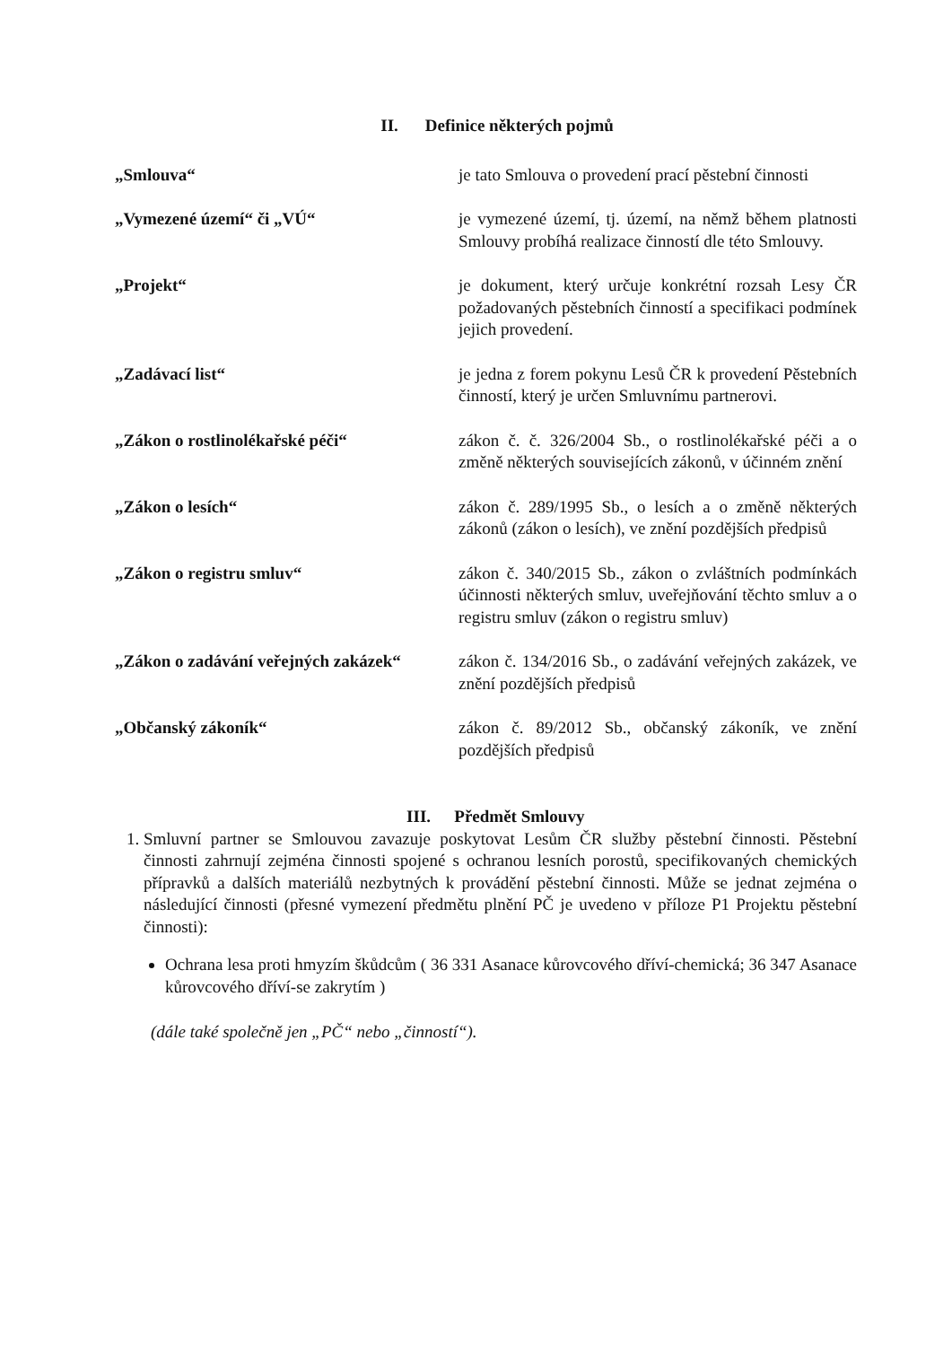II. Definice některých pojmů
„Smlouva“ je tato Smlouva o provedení prací pěstební činnosti
„Vymezené území“ či „VÚ“ je vymezené území, tj. území, na němž během platnosti Smlouvy probíhá realizace činností dle této Smlouvy.
„Projekt“ je dokument, který určuje konkrétní rozsah Lesy ČR požadovaných pěstebních činností a specifikaci podmínek jejich provedení.
„Zadávací list“ je jedna z forem pokynu Lesů ČR k provedení Pěstebních činností, který je určen Smluvnímu partnerovi.
„Zákon o rostlinolékařské péči“ zákon č. č. 326/2004 Sb., o rostlinolékařské péči a o změně některých souvisejících zákonů, v účinném znění
„Zákon o lesích“ zákon č. 289/1995 Sb., o lesích a o změně některých zákonů (zákon o lesích), ve znění pozdějších předpisů
„Zákon o registru smluv“ zákon č. 340/2015 Sb., zákon o zvláštních podmínkách účinnosti některých smluv, uveřejňování těchto smluv a o registru smluv (zákon o registru smluv)
„Zákon o zadávání veřejných zakázek“
zákon č. 134/2016 Sb., o zadávání veřejných zakázek, ve znění pozdějších předpisů
„Občanský zákoník“ zákon č. 89/2012 Sb., občanský zákoník, ve znění pozdějších předpisů
III. Předmět Smlouvy
1. Smluvní partner se Smlouvou zavazuje poskytovat Lesům ČR služby pěstební činnosti. Pěstební činnosti zahrnují zejména činnosti spojené s ochranou lesních porostů, specifikovaných chemických přípravků a dalších materiálů nezbytných k provádění pěstební činnosti. Může se jednat zejména o následující činnosti (přesné vymezení předmětu plnění PČ je uvedeno v příloze P1 Projektu pěstební činnosti):
Ochrana lesa proti hmyzím škůdcům ( 36 331 Asanace kůrovcového dříví-chemická; 36 347 Asanace kůrovcového dříví-se zakrytím )
(dále také společně jen „PČ“ nebo „činností“).